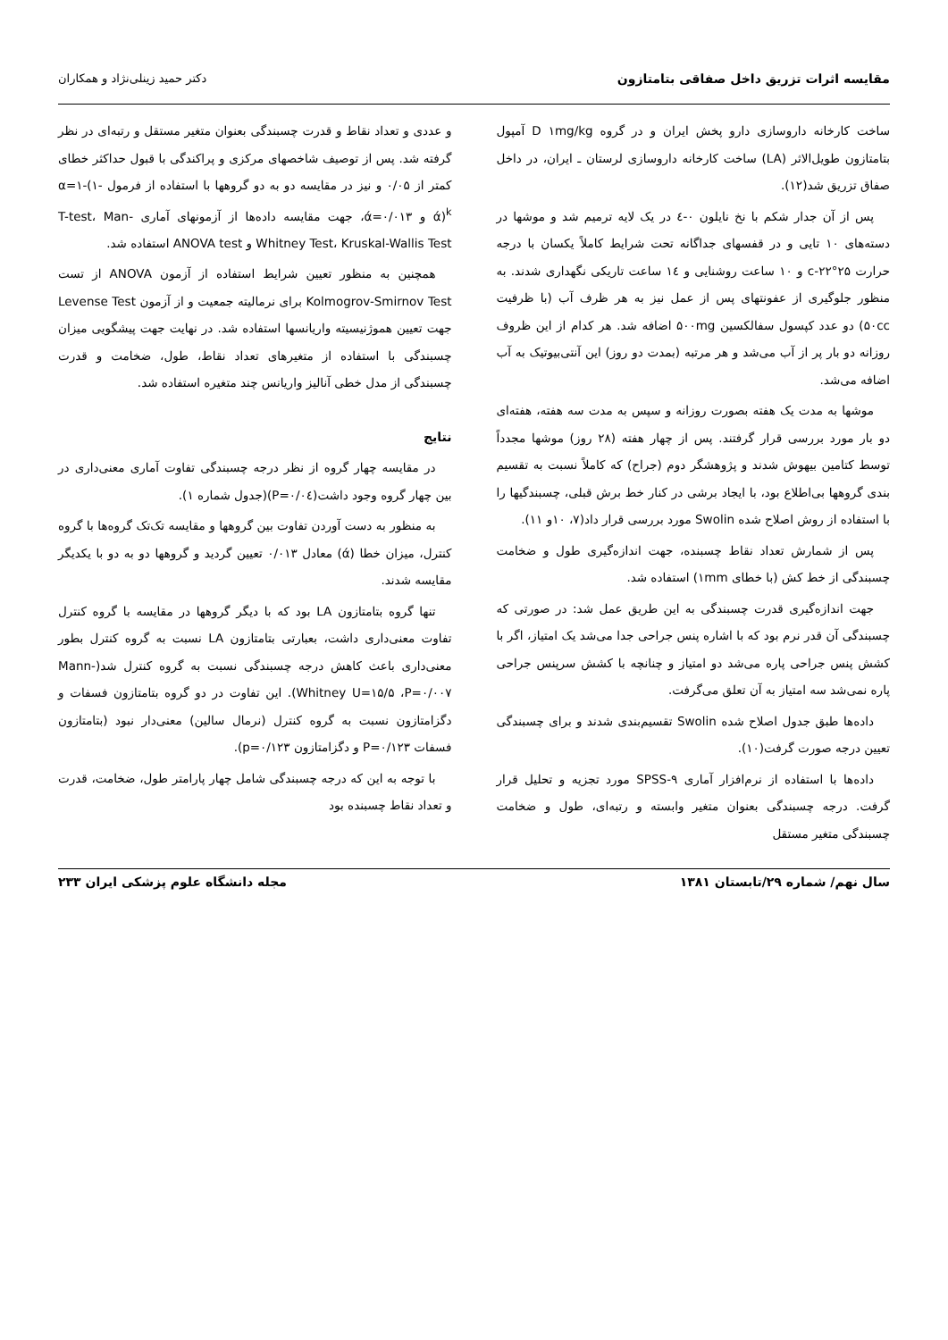مقایسه اثرات تزریق داخل صفاقی بتامتازون دکتر حمید زینلی‌نژاد و همکاران
ساخت کارخانه داروسازی دارو پخش ایران و در گروه D ۱mg/kg آمپول بتامتازون طویل‌الاثر (LA) ساخت کارخانه داروسازی لرستان ـ ایران، در داخل صفاق تزریق شد(۱۲).
پس از آن جدار شکم با نخ نایلون ۰-٤ در یک لایه ترمیم شد و موشها در دسته‌های ۱۰ تایی و در قفسهای جداگانه تحت شرایط کاملاً یکسان با درجه حرارت ۲۵°c-۲۲ و ۱۰ ساعت روشنایی و ۱٤ ساعت تاریکی نگهداری شدند. به منظور جلوگیری از عفونتهای پس از عمل نیز به هر ظرف آب (با ظرفیت ۵۰cc) دو عدد کپسول سفالکسین ۵۰۰mg اضافه شد. هر کدام از این ظروف روزانه دو بار پر از آب می‌شد و هر مرتبه (بمدت دو روز) این آنتی‌بیوتیک به آب اضافه می‌شد.
موشها به مدت یک هفته بصورت روزانه و سپس به مدت سه هفته، هفته‌ای دو بار مورد بررسی قرار گرفتند. پس از چهار هفته (۲۸ روز) موشها مجدداً توسط کتامین بیهوش شدند و پژوهشگر دوم (جراح) که کاملاً نسبت به تقسیم بندی گروهها بی‌اطلاع بود، با ایجاد برشی در کنار خط برش قبلی، چسبندگیها را با استفاده از روش اصلاح شده Swolin مورد بررسی قرار داد(۷، ۱۰و ۱۱).
پس از شمارش تعداد نقاط چسبنده، جهت اندازه‌گیری طول و ضخامت چسبندگی از خط کش (با خطای ۱mm) استفاده شد.
جهت اندازه‌گیری قدرت چسبندگی به این طریق عمل شد: در صورتی که چسبندگی آن قدر نرم بود که با اشاره پنس جراحی جدا می‌شد یک امتیاز، اگر با کشش پنس جراحی پاره می‌شد دو امتیاز و چنانچه با کشش سرپنس جراحی پاره نمی‌شد سه امتیاز به آن تعلق می‌گرفت.
داده‌ها طبق جدول اصلاح شده Swolin تقسیم‌بندی شدند و برای چسبندگی تعیین درجه صورت گرفت(۱۰).
داده‌ها با استفاده از نرم‌افزار آماری SPSS-۹ مورد تجزیه و تحلیل قرار گرفت. درجه چسبندگی بعنوان متغیر وابسته و رتبه‌ای، طول و ضخامت چسبندگی متغیر مستقل
و عددی و تعداد نقاط و قدرت چسبندگی بعنوان متغیر مستقل و رتبه‌ای در نظر گرفته شد. پس از توصیف شاخصهای مرکزی و پراکندگی با قبول حداکثر خطای کمتر از ۰/۰۵ و نیز در مقایسه دو به دو گروهها با استفاده از فرمول α=۱-(۱-ά)<sup>k</sup> و ά=۰/۰۱۳، جهت مقایسه داده‌ها از آزمونهای آماری T-test، Man-Whitney Test، Kruskal-Wallis Test و ANOVA test استفاده شد.
همچنین به منظور تعیین شرایط استفاده از آزمون ANOVA از تست Kolmogrov-Smirnov Test برای نرمالیته جمعیت و از آزمون Levense Test جهت تعیین هموژنیسیته واریانسها استفاده شد. در نهایت جهت پیشگویی میزان چسبندگی با استفاده از متغیرهای تعداد نقاط، طول، ضخامت و قدرت چسبندگی از مدل خطی آنالیز واریانس چند متغیره استفاده شد.
نتایج
در مقایسه چهار گروه از نظر درجه چسبندگی تفاوت آماری معنی‌داری در بین چهار گروه وجود داشت(P=۰/۰٤)(جدول شماره ۱).
به منظور به دست آوردن تفاوت بین گروهها و مقایسه تک‌تک گروه‌ها با گروه کنترل، میزان خطا (ά) معادل ۰/۰۱۳ تعیین گردید و گروهها دو به دو با یکدیگر مقایسه شدند.
تنها گروه بتامتازون LA بود که با دیگر گروهها در مقایسه با گروه کنترل تفاوت معنی‌داری داشت، بعبارتی بتامتازون LA نسبت به گروه کنترل بطور معنی‌داری باعث کاهش درجه چسبندگی نسبت به گروه کنترل شد(Mann-Whitney U=۱۵/۵ ،P=۰/۰۰۷). این تفاوت در دو گروه بتامتازون فسفات و دگزامتازون نسبت به گروه کنترل (نرمال سالین) معنی‌دار نبود (بتامتازون فسفات P=۰/۱۲۳ و دگزامتازون p=۰/۱۲۳).
با توجه به این که درجه چسبندگی شامل چهار پارامتر طول، ضخامت، قدرت و تعداد نقاط چسبنده بود
سال نهم/ شماره ۲۹/تابستان ۱۳۸۱ مجله دانشگاه علوم پزشکی ایران ۲۳۳